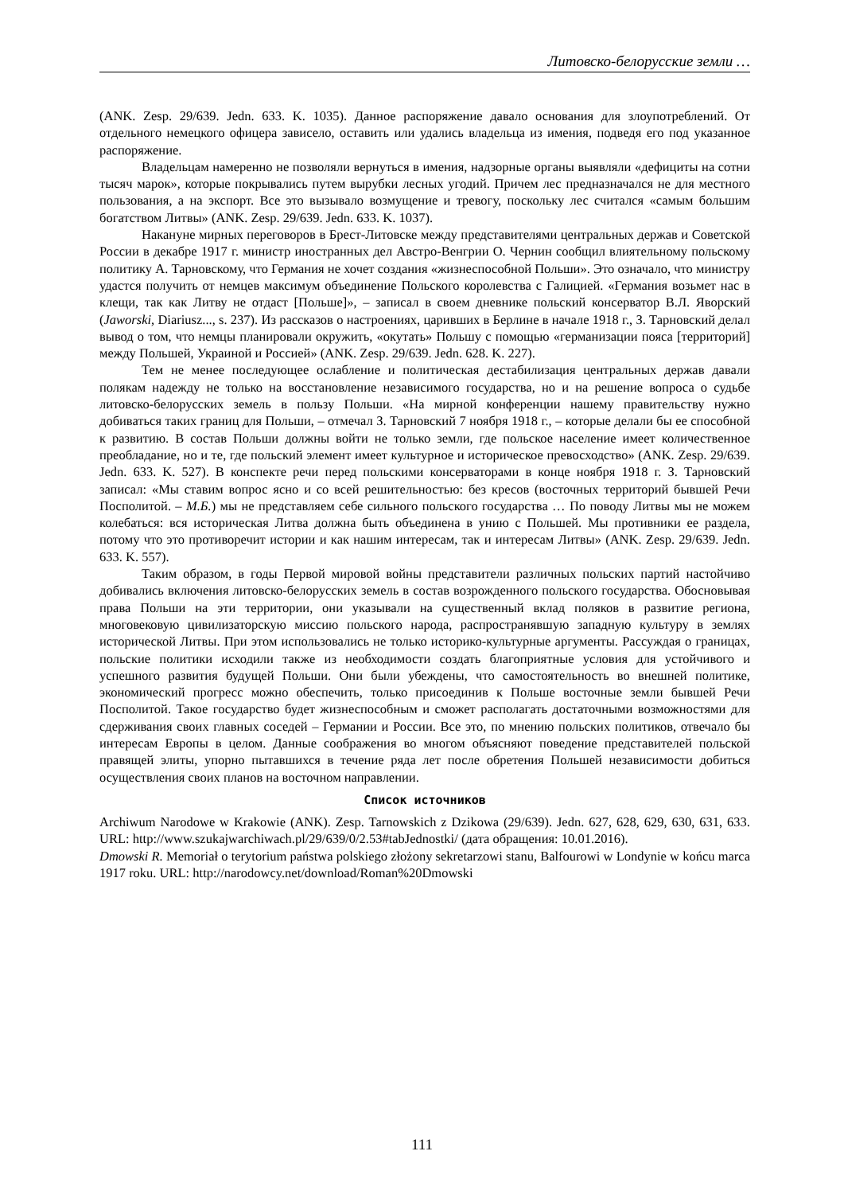Литовско-белорусские земли …
(ANK. Zesp. 29/639. Jedn. 633. K. 1035). Данное распоряжение давало основания для злоупотреблений. От отдельного немецкого офицера зависело, оставить или удались владельца из имения, подведя его под указанное распоряжение.
Владельцам намеренно не позволяли вернуться в имения, надзорные органы выявляли «дефициты на сотни тысяч марок», которые покрывались путем вырубки лесных угодий. Причем лес предназначался не для местного пользования, а на экспорт. Все это вызывало возмущение и тревогу, поскольку лес считался «самым большим богатством Литвы» (ANK. Zesp. 29/639. Jedn. 633. K. 1037).
Накануне мирных переговоров в Брест-Литовске между представителями центральных держав и Советской России в декабре 1917 г. министр иностранных дел Австро-Венгрии О. Чернин сообщил влиятельному польскому политику А. Тарновскому, что Германия не хочет создания «жизнеспособной Польши». Это означало, что министру удастся получить от немцев максимум объединение Польского королевства с Галицией. «Германия возьмет нас в клещи, так как Литву не отдаст [Польше]», – записал в своем дневнике польский консерватор В.Л. Яворский (Jaworski, Diariusz..., s. 237). Из рассказов о настроениях, царивших в Берлине в начале 1918 г., З. Тарновский делал вывод о том, что немцы планировали окружить, «окутать» Польшу с помощью «германизации пояса [территорий] между Польшей, Украиной и Россией» (ANK. Zesp. 29/639. Jedn. 628. K. 227).
Тем не менее последующее ослабление и политическая дестабилизация центральных держав давали полякам надежду не только на восстановление независимого государства, но и на решение вопроса о судьбе литовско-белорусских земель в пользу Польши. «На мирной конференции нашему правительству нужно добиваться таких границ для Польши, – отмечал З. Тарновский 7 ноября 1918 г., – которые делали бы ее способной к развитию. В состав Польши должны войти не только земли, где польское население имеет количественное преобладание, но и те, где польский элемент имеет культурное и историческое превосходство» (ANK. Zesp. 29/639. Jedn. 633. K. 527). В конспекте речи перед польскими консерваторами в конце ноября 1918 г. З. Тарновский записал: «Мы ставим вопрос ясно и со всей решительностью: без кресов (восточных территорий бывшей Речи Посполитой. – М.Б.) мы не представляем себе сильного польского государства … По поводу Литвы мы не можем колебаться: вся историческая Литва должна быть объединена в унию с Польшей. Мы противники ее раздела, потому что это противоречит истории и как нашим интересам, так и интересам Литвы» (ANK. Zesp. 29/639. Jedn. 633. K. 557).
Таким образом, в годы Первой мировой войны представители различных польских партий настойчиво добивались включения литовско-белорусских земель в состав возрожденного польского государства. Обосновывая права Польши на эти территории, они указывали на существенный вклад поляков в развитие региона, многовековую цивилизаторскую миссию польского народа, распространявшую западную культуру в землях исторической Литвы. При этом использовались не только историко-культурные аргументы. Рассуждая о границах, польские политики исходили также из необходимости создать благоприятные условия для устойчивого и успешного развития будущей Польши. Они были убеждены, что самостоятельность во внешней политике, экономический прогресс можно обеспечить, только присоединив к Польше восточные земли бывшей Речи Посполитой. Такое государство будет жизнеспособным и сможет располагать достаточными возможностями для сдерживания своих главных соседей – Германии и России. Все это, по мнению польских политиков, отвечало бы интересам Европы в целом. Данные соображения во многом объясняют поведение представителей польской правящей элиты, упорно пытавшихся в течение ряда лет после обретения Польшей независимости добиться осуществления своих планов на восточном направлении.
Список источников
Archiwum Narodowe w Krakowie (ANK). Zesp. Tarnowskich z Dzikowa (29/639). Jedn. 627, 628, 629, 630, 631, 633. URL: http://www.szukajwarchiwach.pl/29/639/0/2.53#tabJednostki/ (дата обращения: 10.01.2016).
Dmowski R. Memoriał o terytorium państwa polskiego złożony sekretarzowi stanu, Balfourowi w Londynie w końcu marca 1917 roku. URL: http://narodowcy.net/download/Roman%20Dmowski
111